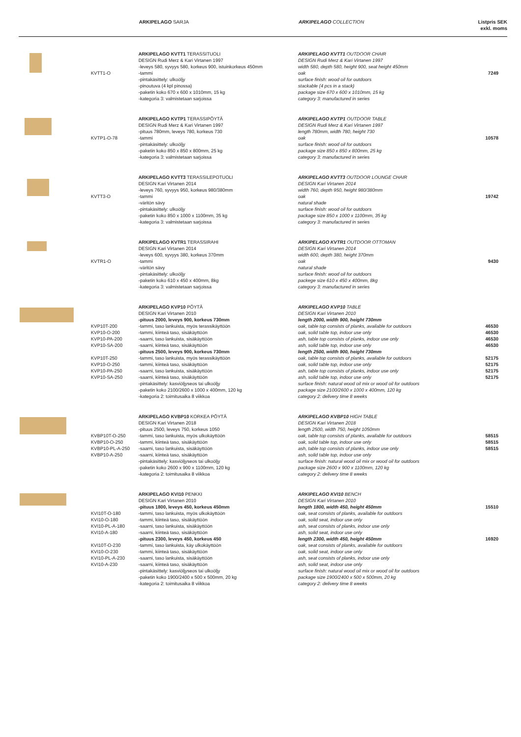ARKIPELAGO SARJA ARKIPELAGO COLLECTION Listpris SEK
exkl. moms
| | KVTT1-O | ARKIPELAGO KVTT1 TERASSITUOLI DESIGN Rudi Merz & Kari Virtanen 1997 -leveys 580, syvyys 580, korkeus 900, istuinkorkeus 450mm -tammi -pintakäsittely: ulkoöljy -pinoutuva (4 kpl pinossa) -paketin koko 670 x 600 x 1010mm, 15 kg -kategoria 3: valmistetaan sarjoissa | ARKIPELAGO KVTT1 OUTDOOR CHAIR DESIGN Rudi Merz & Kari Virtanen 1997 width 580, depth 580, height 900, seat height 450mm oak surface finish: wood oil for outdoors stackable (4 pcs in a stack) package size 670 x 600 x 1010mm, 15 kg category 3: manufactured in series | 7249 |
| | KVTP1-O-78 | ARKIPELAGO KVTP1 TERASSIPÖYTÄ DESIGN Rudi Merz & Kari Virtanen 1997 -pituus 780mm, leveys 780, korkeus 730 -tammi -pintakäsittely: ulkoöljy -paketin koko 850 x 850 x 800mm, 25 kg -kategoria 3: valmistetaan sarjoissa | ARKIPELAGO KVTP1 OUTDOOR TABLE DESIGN Rudi Merz & Kari Virtanen 1997 length 780mm, width 780, height 730 oak surface finish: wood oil for outdoors package size 850 x 850 x 800mm, 25 kg category 3: manufactured in series | 10578 |
| | KVTT3-O | ARKIPELAGO KVTT3 TERASSILEPOTUOLI DESIGN Kari Virtanen 2014 -leveys 760, syvyys 950, korkeus 980/380mm -tammi -väritön sävy -pintakäsittely: ulkoöljy -paketin koko 850 x 1000 x 1100mm, 35 kg -kategoria 3: valmistetaan sarjoissa | ARKIPELAGO KVTT3 OUTDOOR LOUNGE CHAIR DESIGN Kari Virtanen 2014 width 760, depth 950, height 980/380mm oak natural shade surface finish: wood oil for outdoors package size 850 x 1000 x 1100mm, 35 kg category 3: manufactured in series | 19742 |
| | KVTR1-O | ARKIPELAGO KVTR1 TERASSIRAHI DESIGN Kari Virtanen 2014 -leveys 600, syvyys 380, korkeus 370mm -tammi -väritön sävy -pintakäsittely: ulkoöljy -paketin koko 610 x 450 x 400mm, 8kg -kategoria 3: valmistetaan sarjoissa | ARKIPELAGO KVTR1 OUTDOOR OTTOMAN DESIGN Kari Virtanen 2014 width 600, depth 380, height 370mm oak natural shade surface finish: wood oil for outdoors packege size 610 x 450 x 400mm, 8kg category 3: manufactured in series | 9430 |
| | KVP10T-200 KVP10-O-200 KVP10-PA-200 KVP10-SA-200 KVP10T-250 KVP10-O-250 KVP10-PA-250 KVP10-SA-250 | ARKIPELAGO KVP10 PÖYTÄ DESIGN Kari Virtanen 2010 -pituus 2000, leveys 900, korkeus 730mm -tammi, taso lankuista, myös terassikäyttöön -tammi, kiinteä taso, sisäkäyttöön -saarni, taso lankuista, sisäkäyttöön -saarni, kiinteä taso, sisäkäyttöön -pituus 2500, leveys 900, korkeus 730mm -tammi, taso lankuista, myös terassikäyttöön -tammi, kiinteä taso, sisäkäyttöön -saarni, taso lankuista, sisäkäyttöön -saarni, kiinteä taso, sisäkäyttöön -pintakäsittely: kasviöljyseos tai ulkoöljy -paketin koko 2100/2600 x 1000 x 400mm, 120 kg -kategoria 2: toimitusaika 8 viikkoa | ARKIPELAGO KVP10 TABLE DESIGN Kari Virtanen 2010 length 2000, width 900, height 730mm oak, table top consists of planks, available for outdoors oak, solid table top, indoor use only ash, table top consists of planks, indoor use only ash, solid table top, indoor use only length 2500, width 900, height 730mm oak, table top consists of planks, available for outdoors oak, solid table top, indoor use only ash, table top consists of planks, indoor use only ash, solid table top, indoor use only surface finish: natural wood oil mix or wood oil for outdoors package size 2100/2600 x 1000 x 400mm, 120 kg category 2: delivery time 8 weeks | 46530 46530 46530 46530 52175 52175 52175 52175 |
| | KVBP10T-O-250 KVBP10-O-250 KVBP10-PL-A-250 KVBP10-A-250 | ARKIPELAGO KVBP10 KORKEA PÖYTÄ DESIGN Kari Virtanen 2018 -pituus 2500, leveys 750, korkeus 1050 -tammi, taso lankuista, myös ulkokäyttöön -tammi, kiinteä taso, sisäkäyttöön -saarni, taso lankuista, sisäkäyttöön -saarni, kiinteä taso, sisäkäyttöön -pintakäsittely: kasviöljyseos tai ulkoöljy -paketin koko 2600 x 900 x 1100mm, 120 kg -kategoria 2: toimitusaika 8 viikkoa | ARKIPELAGO KVBP10 HIGH TABLE DESIGN Kari Virtanen 2018 length 2500, width 750, height 1050mm oak, table top consists of planks, available for outdoors oak, solid table top, indoor use only ash, table top consists of planks, indoor use only ash, solid table top, indoor use only surface finish: natural wood oil mix or wood oil for outdoors package size 2600 x 900 x 1100mm, 120 kg category 2: delivery time 8 weeks | 58515 58515 58515 |
| | KVI10T-O-180 KVI10-O-180 KVI10-PL-A-180 KVI10-A-180 KVI10T-O-230 KVI10-O-230 KVI10-PL-A-230 KVI10-A-230 | ARKIPELAGO KVI10 PENKKI DESIGN Kari Virtanen 2010 -pituus 1800, leveys 450, korkeus 450mm -tammi, taso lankuista, myös ulkokäyttöön -tammi, kiinteä taso, sisäkäyttöön -saarni, taso lankuista, sisäkäyttöön -saarni, kiinteä taso, sisäkäyttöön -pituus 2300, leveys 450, korkeus 450 -tammi, taso lankuista, käy ulkokäyttöön -tammi, kiinteä taso, sisäkäyttöön -saarni, taso lankuista, sisäkäyttöön -saarni, kiinteä taso, sisäkäyttöön -pintakäsittely: kasviöljyseos tai ulkoöljy -paketin koko 1900/2400 x 500 x 500mm, 20 kg -kategoria 2: toimitusaika 8 viikkoa | ARKIPELAGO KVI10 BENCH DESIGN Kari Virtanen 2010 length 1800, width 450, height 450mm oak, seat consists of planks, available for outdoors oak, solid seat, indoor use only ash, seat consists of planks, indoor use only ash, solid seat, indoor use only length 2300, width 450, height 450mm oak, seat consists of planks, available for outdoors oak, solid seat, indoor use only ash, seat consists of planks, indoor use only ash, solid seat, indoor use only surface finish: natural wood oil mix or wood oil for outdoors package size 1900/2400 x 500 x 500mm, 20 kg category 2: delivery time 8 weeks | 15510 16920 |